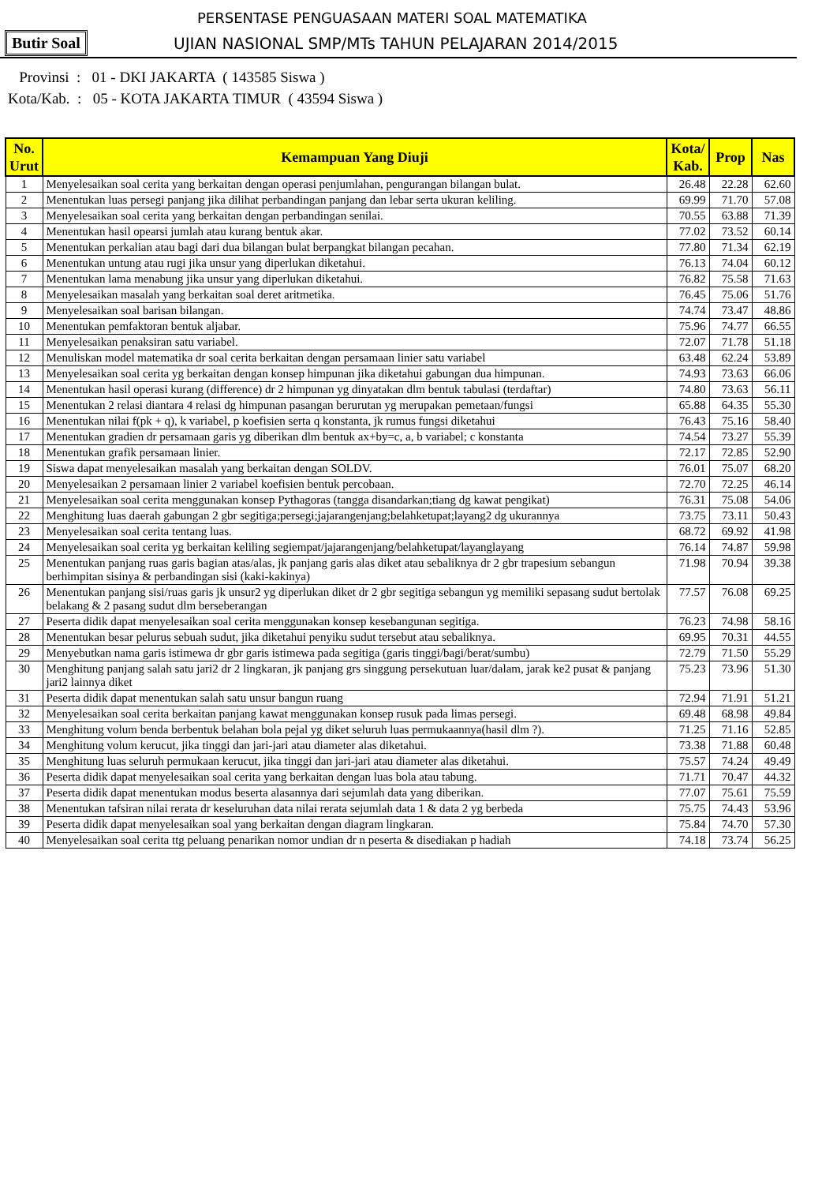PERSENTASE PENGUASAAN MATERI SOAL MATEMATIKA
Butir Soal
UJIAN NASIONAL SMP/MTs TAHUN PELAJARAN 2014/2015
Provinsi : 01 - DKI JAKARTA ( 143585 Siswa )
Kota/Kab. : 05 - KOTA JAKARTA TIMUR ( 43594 Siswa )
| No. Urut | Kemampuan Yang Diuji | Kota/ Kab. | Prop | Nas |
| --- | --- | --- | --- | --- |
| 1 | Menyelesaikan soal cerita yang berkaitan dengan operasi penjumlahan, pengurangan bilangan bulat. | 26.48 | 22.28 | 62.60 |
| 2 | Menentukan luas persegi panjang jika dilihat perbandingan panjang dan lebar serta ukuran keliling. | 69.99 | 71.70 | 57.08 |
| 3 | Menyelesaikan soal cerita yang berkaitan dengan perbandingan senilai. | 70.55 | 63.88 | 71.39 |
| 4 | Menentukan hasil opearsi jumlah atau kurang bentuk akar. | 77.02 | 73.52 | 60.14 |
| 5 | Menentukan perkalian atau bagi dari dua bilangan bulat berpangkat bilangan pecahan. | 77.80 | 71.34 | 62.19 |
| 6 | Menentukan untung atau rugi jika unsur yang diperlukan diketahui. | 76.13 | 74.04 | 60.12 |
| 7 | Menentukan lama menabung jika unsur yang diperlukan diketahui. | 76.82 | 75.58 | 71.63 |
| 8 | Menyelesaikan masalah yang berkaitan soal deret aritmetika. | 76.45 | 75.06 | 51.76 |
| 9 | Menyelesaikan soal barisan bilangan. | 74.74 | 73.47 | 48.86 |
| 10 | Menentukan pemfaktoran bentuk aljabar. | 75.96 | 74.77 | 66.55 |
| 11 | Menyelesaikan penaksiran satu variabel. | 72.07 | 71.78 | 51.18 |
| 12 | Menuliskan model matematika dr soal cerita berkaitan dengan persamaan linier satu variabel | 63.48 | 62.24 | 53.89 |
| 13 | Menyelesaikan soal cerita yg berkaitan dengan konsep himpunan jika diketahui gabungan dua himpunan. | 74.93 | 73.63 | 66.06 |
| 14 | Menentukan hasil operasi kurang (difference) dr 2 himpunan yg dinyatakan dlm bentuk tabulasi (terdaftar) | 74.80 | 73.63 | 56.11 |
| 15 | Menentukan 2 relasi diantara 4 relasi dg himpunan pasangan berurutan yg merupakan pemetaan/fungsi | 65.88 | 64.35 | 55.30 |
| 16 | Menentukan nilai f(pk + q), k variabel, p koefisien serta q konstanta, jk rumus fungsi diketahui | 76.43 | 75.16 | 58.40 |
| 17 | Menentukan gradien dr persamaan garis yg diberikan dlm bentuk ax+by=c, a, b variabel; c konstanta | 74.54 | 73.27 | 55.39 |
| 18 | Menentukan grafik persamaan linier. | 72.17 | 72.85 | 52.90 |
| 19 | Siswa dapat menyelesaikan masalah yang berkaitan dengan SOLDV. | 76.01 | 75.07 | 68.20 |
| 20 | Menyelesaikan 2 persamaan linier 2 variabel koefisien bentuk percobaan. | 72.70 | 72.25 | 46.14 |
| 21 | Menyelesaikan soal cerita menggunakan konsep Pythagoras (tangga disandarkan;tiang dg kawat pengikat) | 76.31 | 75.08 | 54.06 |
| 22 | Menghitung luas daerah gabungan 2 gbr segitiga;persegi;jajarangenjang;belahketupat;layang2 dg ukurannya | 73.75 | 73.11 | 50.43 |
| 23 | Menyelesaikan soal cerita tentang luas. | 68.72 | 69.92 | 41.98 |
| 24 | Menyelesaikan soal cerita yg berkaitan keliling segiempat/jajarangenjang/belahketupat/layanglayang | 76.14 | 74.87 | 59.98 |
| 25 | Menentukan panjang ruas garis bagian atas/alas, jk panjang garis alas diket atau sebaliknya dr 2 gbr trapesium sebangun berhimpitan sisinya & perbandingan sisi (kaki-kakinya) | 71.98 | 70.94 | 39.38 |
| 26 | Menentukan panjang sisi/ruas garis jk unsur2 yg diperlukan diket dr 2 gbr segitiga sebangun yg memiliki sepasang sudut bertolak belakang & 2 pasang sudut dlm berseberangan | 77.57 | 76.08 | 69.25 |
| 27 | Peserta didik dapat menyelesaikan soal cerita menggunakan konsep kesebangunan segitiga. | 76.23 | 74.98 | 58.16 |
| 28 | Menentukan besar pelurus sebuah sudut, jika diketahui penyiku sudut tersebut atau sebaliknya. | 69.95 | 70.31 | 44.55 |
| 29 | Menyebutkan nama garis istimewa dr gbr garis istimewa pada segitiga (garis tinggi/bagi/berat/sumbu) | 72.79 | 71.50 | 55.29 |
| 30 | Menghitung panjang salah satu jari2 dr 2 lingkaran, jk panjang grs singgung persekutuan luar/dalam, jarak ke2 pusat & panjang jari2 lainnya diket | 75.23 | 73.96 | 51.30 |
| 31 | Peserta didik dapat menentukan salah satu unsur bangun ruang | 72.94 | 71.91 | 51.21 |
| 32 | Menyelesaikan soal cerita berkaitan panjang kawat menggunakan konsep rusuk pada limas persegi. | 69.48 | 68.98 | 49.84 |
| 33 | Menghitung volum benda berbentuk belahan bola pejal yg diket seluruh luas permukaannya(hasil dlm ?). | 71.25 | 71.16 | 52.85 |
| 34 | Menghitung volum kerucut, jika tinggi dan jari-jari atau diameter alas diketahui. | 73.38 | 71.88 | 60.48 |
| 35 | Menghitung luas seluruh permukaan kerucut, jika tinggi dan jari-jari atau diameter alas diketahui. | 75.57 | 74.24 | 49.49 |
| 36 | Peserta didik dapat menyelesaikan soal cerita yang berkaitan dengan luas bola atau tabung. | 71.71 | 70.47 | 44.32 |
| 37 | Peserta didik dapat menentukan modus beserta alasannya dari sejumlah data yang diberikan. | 77.07 | 75.61 | 75.59 |
| 38 | Menentukan tafsiran nilai rerata dr keseluruhan data nilai rerata sejumlah data 1 & data 2 yg berbeda | 75.75 | 74.43 | 53.96 |
| 39 | Peserta didik dapat menyelesaikan soal yang berkaitan dengan diagram lingkaran. | 75.84 | 74.70 | 57.30 |
| 40 | Menyelesaikan soal cerita ttg peluang penarikan nomor undian dr n peserta & disediakan p hadiah | 74.18 | 73.74 | 56.25 |